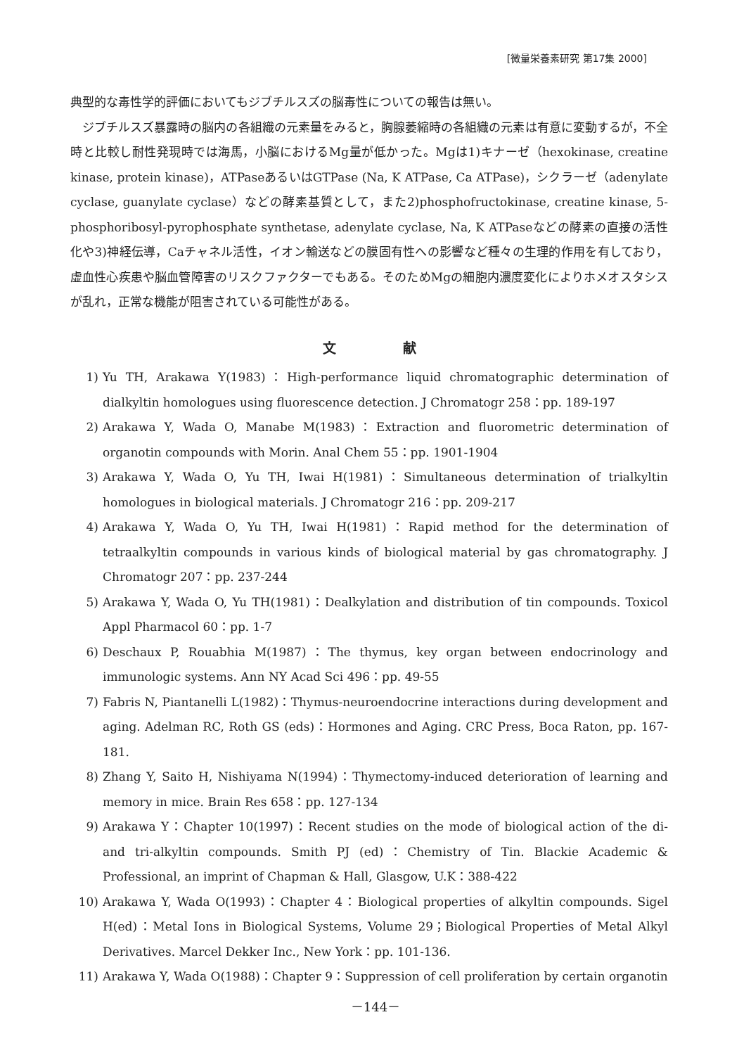[微量栄養素研究 第17集 2000]
典型的な毒性学的評価においてもジブチルスズの脳毒性についての報告は無い。
ジブチルスズ暴露時の脳内の各組織の元素量をみると，胸腺萎縮時の各組織の元素は有意に変動するが，不全時と比較し耐性発現時では海馬，小脳におけるMg量が低かった。Mgは1)キナーゼ（hexokinase, creatine kinase, protein kinase)，ATPaseあるいはGTPase (Na, K ATPase, Ca ATPase)，シクラーゼ（adenylate cyclase, guanylate cyclase）などの酵素基質として，また2)phosphofructokinase, creatine kinase, 5-phosphoribosyl-pyrophosphate synthetase, adenylate cyclase, Na, K ATPaseなどの酵素の直接の活性化や3)神経伝導，Caチャネル活性，イオン輸送などの膜固有性への影響など種々の生理的作用を有しており，虚血性心疾患や脳血管障害のリスクファクターでもある。そのためMgの細胞内濃度変化によりホメオスタシスが乱れ，正常な機能が阻害されている可能性がある。
文献
1) Yu TH, Arakawa Y(1983)：High-performance liquid chromatographic determination of dialkyltin homologues using fluorescence detection. J Chromatogr 258：pp. 189-197
2) Arakawa Y, Wada O, Manabe M(1983)：Extraction and fluorometric determination of organotin compounds with Morin. Anal Chem 55：pp. 1901-1904
3) Arakawa Y, Wada O, Yu TH, Iwai H(1981)：Simultaneous determination of trialkyltin homologues in biological materials. J Chromatogr 216：pp. 209-217
4) Arakawa Y, Wada O, Yu TH, Iwai H(1981)：Rapid method for the determination of tetraalkyltin compounds in various kinds of biological material by gas chromatography. J Chromatogr 207：pp. 237-244
5) Arakawa Y, Wada O, Yu TH(1981)：Dealkylation and distribution of tin compounds. Toxicol Appl Pharmacol 60：pp. 1-7
6) Deschaux P, Rouabhia M(1987)：The thymus, key organ between endocrinology and immunologic systems. Ann NY Acad Sci 496：pp. 49-55
7) Fabris N, Piantanelli L(1982)：Thymus-neuroendocrine interactions during development and aging. Adelman RC, Roth GS (eds)：Hormones and Aging. CRC Press, Boca Raton, pp. 167-181.
8) Zhang Y, Saito H, Nishiyama N(1994)：Thymectomy-induced deterioration of learning and memory in mice. Brain Res 658：pp. 127-134
9) Arakawa Y：Chapter 10(1997)：Recent studies on the mode of biological action of the di- and tri-alkyltin compounds. Smith PJ (ed)：Chemistry of Tin. Blackie Academic & Professional, an imprint of Chapman & Hall, Glasgow, U.K：388-422
10) Arakawa Y, Wada O(1993)：Chapter 4：Biological properties of alkyltin compounds. Sigel H(ed)：Metal Ions in Biological Systems, Volume 29；Biological Properties of Metal Alkyl Derivatives. Marcel Dekker Inc., New York：pp. 101-136.
11) Arakawa Y, Wada O(1988)：Chapter 9：Suppression of cell proliferation by certain organotin
－144－